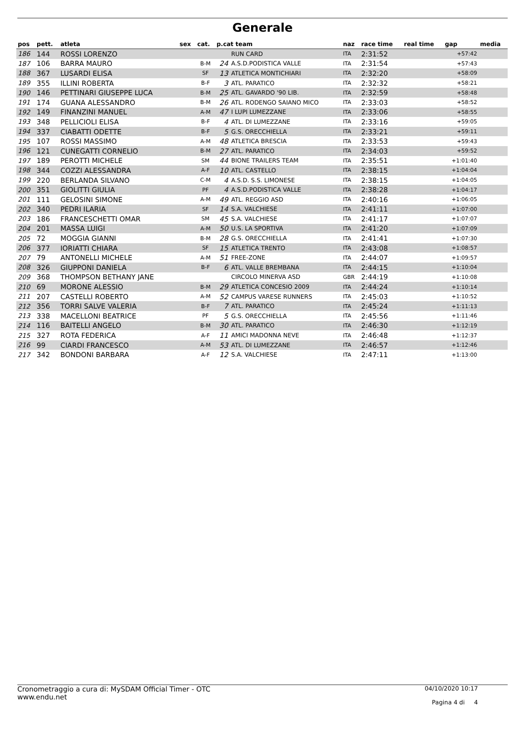Generale
| pos | pett. | atleta | sex | cat. | p.cat team | | naz | race time | real time | gap | media |
| --- | --- | --- | --- | --- | --- | --- | --- | --- | --- | --- | --- |
| 186 | 144 | ROSSI LORENZO | | | | RUN CARD | ITA | 2:31:52 | | +57:42 | |
| 187 | 106 | BARRA MAURO | | B-M | 24 | A.S.D.PODISTICA VALLE | ITA | 2:31:54 | | +57:43 | |
| 188 | 367 | LUSARDI ELISA | | SF | 13 | ATLETICA MONTICHIARI | ITA | 2:32:20 | | +58:09 | |
| 189 | 355 | ILLINI ROBERTA | | B-F | 3 | ATL. PARATICO | ITA | 2:32:32 | | +58:21 | |
| 190 | 146 | PETTINARI GIUSEPPE LUCA | | B-M | 25 | ATL. GAVARDO '90 LIB. | ITA | 2:32:59 | | +58:48 | |
| 191 | 174 | GUANA ALESSANDRO | | B-M | 26 | ATL. RODENGO SAIANO MICO | ITA | 2:33:03 | | +58:52 | |
| 192 | 149 | FINANZINI MANUEL | | A-M | 47 | I LUPI LUMEZZANE | ITA | 2:33:06 | | +58:55 | |
| 193 | 348 | PELLICIOLI ELISA | | B-F | 4 | ATL. DI LUMEZZANE | ITA | 2:33:16 | | +59:05 | |
| 194 | 337 | CIABATTI ODETTE | | B-F | 5 | G.S. ORECCHIELLA | ITA | 2:33:21 | | +59:11 | |
| 195 | 107 | ROSSI MASSIMO | | A-M | 48 | ATLETICA BRESCIA | ITA | 2:33:53 | | +59:43 | |
| 196 | 121 | CUNEGATTI CORNELIO | | B-M | 27 | ATL. PARATICO | ITA | 2:34:03 | | +59:52 | |
| 197 | 189 | PEROTTI MICHELE | | SM | 44 | BIONE TRAILERS TEAM | ITA | 2:35:51 | | +1:01:40 | |
| 198 | 344 | COZZI ALESSANDRA | | A-F | 10 | ATL. CASTELLO | ITA | 2:38:15 | | +1:04:04 | |
| 199 | 220 | BERLANDA SILVANO | | C-M | 4 | A.S.D. S.S. LIMONESE | ITA | 2:38:15 | | +1:04:05 | |
| 200 | 351 | GIOLITTI GIULIA | | PF | 4 | A.S.D.PODISTICA VALLE | ITA | 2:38:28 | | +1:04:17 | |
| 201 | 111 | GELOSINI SIMONE | | A-M | 49 | ATL. REGGIO ASD | ITA | 2:40:16 | | +1:06:05 | |
| 202 | 340 | PEDRI ILARIA | | SF | 14 | S.A. VALCHIESE | ITA | 2:41:11 | | +1:07:00 | |
| 203 | 186 | FRANCESCHETTI OMAR | | SM | 45 | S.A. VALCHIESE | ITA | 2:41:17 | | +1:07:07 | |
| 204 | 201 | MASSA LUIGI | | A-M | 50 | U.S. LA SPORTIVA | ITA | 2:41:20 | | +1:07:09 | |
| 205 | 72 | MOGGIA GIANNI | | B-M | 28 | G.S. ORECCHIELLA | ITA | 2:41:41 | | +1:07:30 | |
| 206 | 377 | IORIATTI CHIARA | | SF | 15 | ATLETICA TRENTO | ITA | 2:43:08 | | +1:08:57 | |
| 207 | 79 | ANTONELLI MICHELE | | A-M | 51 | FREE-ZONE | ITA | 2:44:07 | | +1:09:57 | |
| 208 | 326 | GIUPPONI DANIELA | | B-F | 6 | ATL. VALLE BREMBANA | ITA | 2:44:15 | | +1:10:04 | |
| 209 | 368 | THOMPSON BETHANY JANE | | | | CIRCOLO MINERVA ASD | GBR | 2:44:19 | | +1:10:08 | |
| 210 | 69 | MORONE ALESSIO | | B-M | 29 | ATLETICA CONCESIO 2009 | ITA | 2:44:24 | | +1:10:14 | |
| 211 | 207 | CASTELLI ROBERTO | | A-M | 52 | CAMPUS VARESE RUNNERS | ITA | 2:45:03 | | +1:10:52 | |
| 212 | 356 | TORRI SALVE VALERIA | | B-F | 7 | ATL. PARATICO | ITA | 2:45:24 | | +1:11:13 | |
| 213 | 338 | MACELLONI BEATRICE | | PF | 5 | G.S. ORECCHIELLA | ITA | 2:45:56 | | +1:11:46 | |
| 214 | 116 | BAITELLI ANGELO | | B-M | 30 | ATL. PARATICO | ITA | 2:46:30 | | +1:12:19 | |
| 215 | 327 | ROTA FEDERICA | | A-F | 11 | AMICI MADONNA NEVE | ITA | 2:46:48 | | +1:12:37 | |
| 216 | 99 | CIARDI FRANCESCO | | A-M | 53 | ATL. DI LUMEZZANE | ITA | 2:46:57 | | +1:12:46 | |
| 217 | 342 | BONDONI BARBARA | | A-F | 12 | S.A. VALCHIESE | ITA | 2:47:11 | | +1:13:00 | |
Cronometraggio a cura di: MySDAM Official Timer - OTC
www.endu.net
04/10/2020 10:17
Pagina 4 di 4